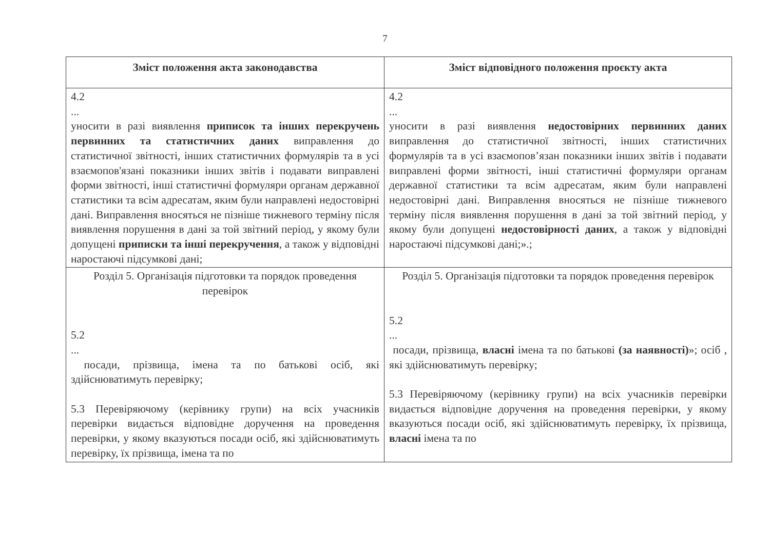7
| Зміст положення акта законодавства | Зміст відповідного положення проєкту акта |
| --- | --- |
| 4.2 ... уносити в разі виявлення приписок та інших перекручень первинних та статистичних даних виправлення до статистичної звітності, інших статистичних формулярів та в усі взаємопов'язані показники інших звітів і подавати виправлені форми звітності, інші статистичні формуляри органам державної статистики та всім адресатам, яким були направлені недостовірні дані. Виправлення вносяться не пізніше тижневого терміну після виявлення порушення в дані за той звітний період, у якому були допущені приписки та інші перекручення , а також у відповідні наростаючі підсумкові дані; | 4.2 ... уносити в разі виявлення недостовірних первинних даних виправлення до статистичної звітності, інших статистичних формулярів та в усі взаємопов’язан показники інших звітів і подавати виправлені форми звітності, інші статистичні формуляри органам державної статистики та всім адресатам, яким були направлені недостовірні дані. Виправлення вносяться не пізніше тижневого терміну після виявлення порушення в дані за той звітний період, у якому були допущені недостовірності даних , а також у відповідні наростаючі підсумкові дані;».; |
| Розділ 5. Організація підготовки та порядок проведення перевірок 5.2 ... посади, прізвища, імена та по батькові осіб, які здійснюватимуть перевірку; 5.3 Перевіряючому (керівнику групи) на всіх учасників перевірки видається відповідне доручення на проведення перевірки, у якому вказуються посади осіб, які здійснюватимуть перевірку, їх прізвища, імена та по | Розділ 5. Організація підготовки та порядок проведення перевірок 5.2 ... посади, прізвища, власні імена та по батькові (за наявності) »; осіб , які здійснюватимуть перевірку; 5.3 Перевіряючому (керівнику групи) на всіх учасників перевірки видається відповідне доручення на проведення перевірки, у якому вказуються посади осіб, які здійснюватимуть перевірку, їх прізвища, власні імена та по |